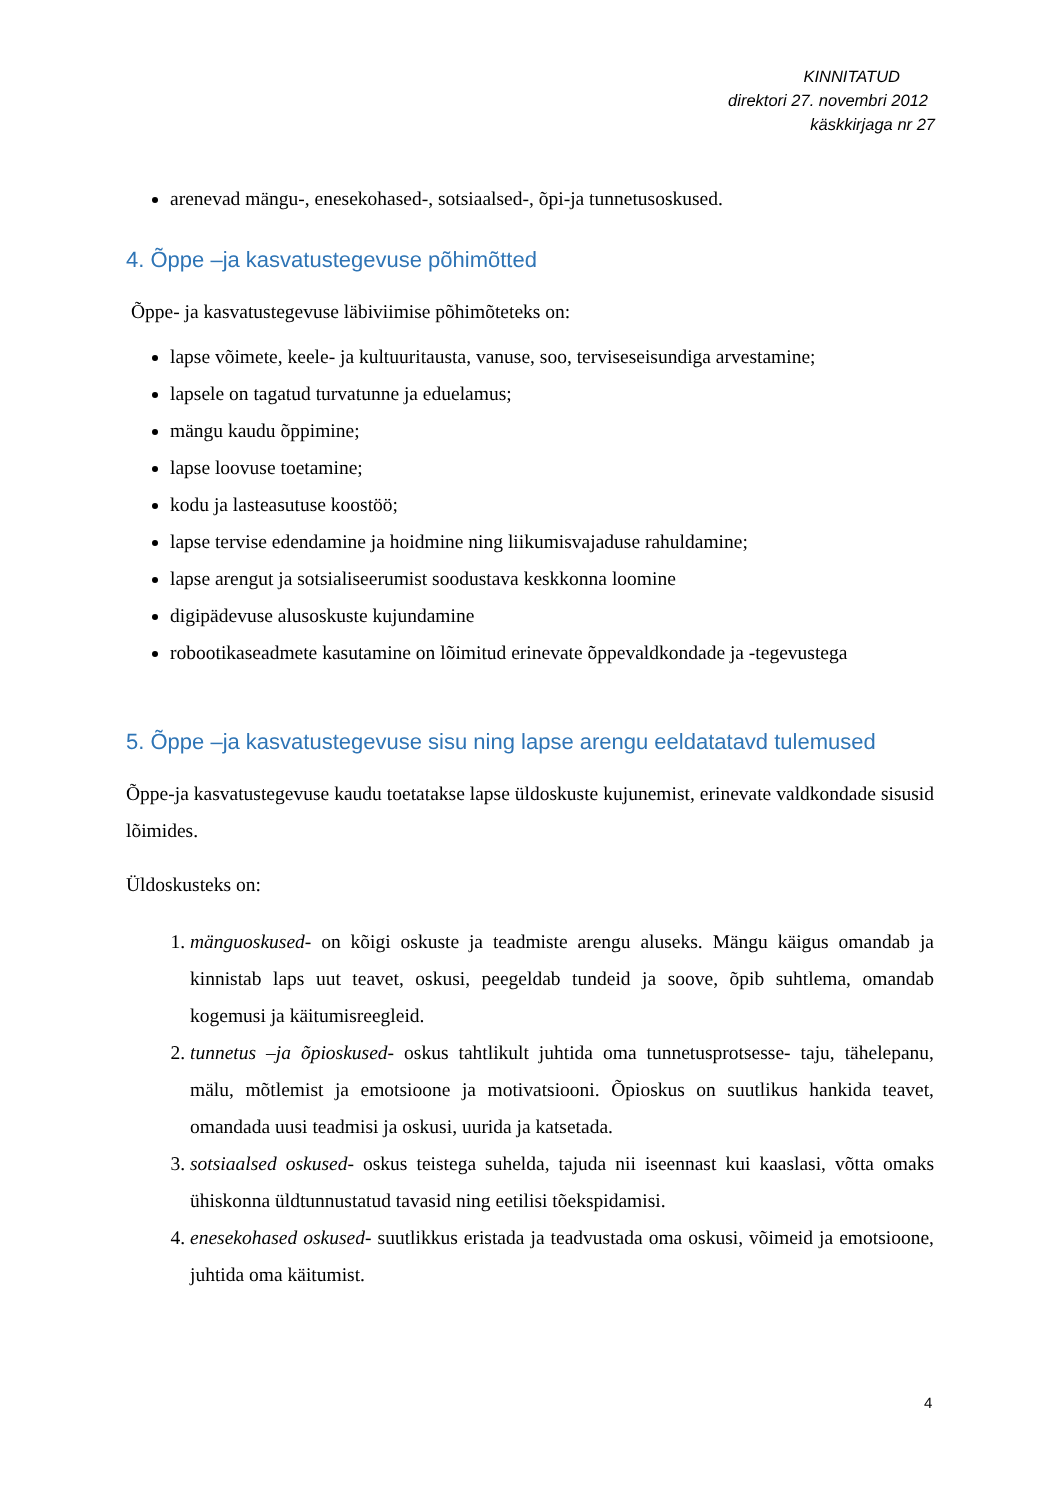KINNITATUD
direktori 27. novembri 2012
käskkirjaga nr 27
arenevad mängu-, enesekohased-, sotsiaalsed-, õpi-ja tunnetusoskused.
4. Õppe –ja kasvatustegevuse põhimõtted
Õppe- ja kasvatustegevuse läbiviimise põhimõteteks on:
lapse võimete, keele- ja kultuuritausta, vanuse, soo, terviseseisundiga arvestamine;
lapsele on tagatud turvatunne ja eduelamus;
mängu kaudu õppimine;
lapse loovuse toetamine;
kodu ja lasteasutuse koostöö;
lapse tervise edendamine ja hoidmine ning liikumisvajaduse rahuldamine;
lapse arengut ja sotsialiseerumist soodustava keskkonna loomine
digipädevuse alusoskuste kujundamine
robootikaseadmete kasutamine on lõimitud erinevate õppevaldkondade ja -tegevustega
5. Õppe –ja kasvatustegevuse sisu ning lapse arengu eeldatatavd tulemused
Õppe-ja kasvatustegevuse kaudu toetatakse lapse üldoskuste kujunemist, erinevate valdkondade sisusid lõimides.
Üldoskusteks on:
1. mänguoskused- on kõigi oskuste ja teadmiste arengu aluseks. Mängu käigus omandab ja kinnistab laps uut teavet, oskusi, peegeldab tundeid ja soove, õpib suhtlema, omandab kogemusi ja käitumisreegleid.
2. tunnetus –ja õpioskused- oskus tahtlikult juhtida oma tunnetusprotsesse- taju, tähelepanu, mälu, mõtlemist ja emotsioone ja motivatsiooni. Õpioskus on suutlikus hankida teavet, omandada uusi teadmisi ja oskusi, uurida ja katsetada.
3. sotsiaalsed oskused- oskus teistega suhelda, tajuda nii iseennast kui kaaslasi, võtta omaks ühiskonna üldtunnustatud tavasid ning eetilisi tõekspidamisi.
4. enesekohased oskused- suutlikkus eristada ja teadvustada oma oskusi, võimeid ja emotsioone, juhtida oma käitumist.
4